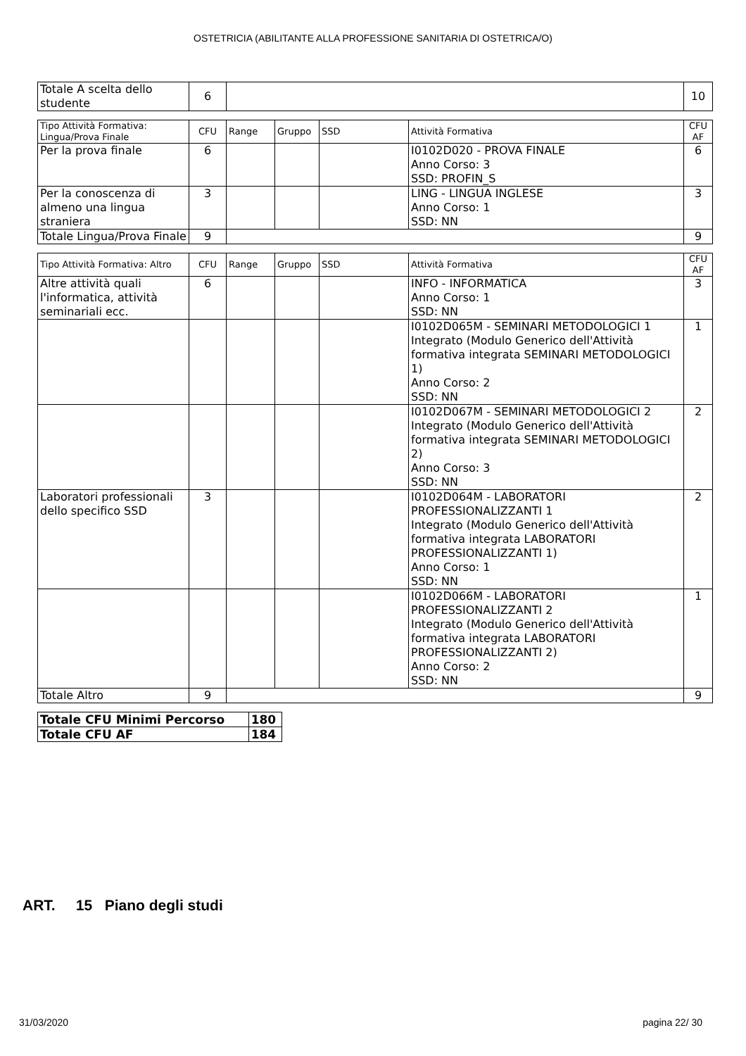OSTETRICIA (ABILITANTE ALLA PROFESSIONE SANITARIA DI OSTETRICA/O)
| Totale A scelta dello studente | 6 | | 10 |
| Tipo Attività Formativa: Lingua/Prova Finale | CFU | Range | Gruppo | SSD | Attività Formativa | CFU AF |
| --- | --- | --- | --- | --- | --- | --- |
| Per la prova finale | 6 | | | | I0102D020 - PROVA FINALE Anno Corso: 3 SSD: PROFIN_S | 6 |
| Per la conoscenza di almeno una lingua straniera | 3 | | | | LING - LINGUA INGLESE Anno Corso: 1 SSD: NN | 3 |
| Totale Lingua/Prova Finale | 9 | | | | | 9 |
| Tipo Attività Formativa: Altro | CFU | Range | Gruppo | SSD | Attività Formativa | CFU AF |
| --- | --- | --- | --- | --- | --- | --- |
| Altre attività quali l'informatica, attività seminariali ecc. | 6 | | | | INFO - INFORMATICA Anno Corso: 1 SSD: NN | 3 |
| | | | | | I0102D065M - SEMINARI METODOLOGICI 1 Integrato (Modulo Generico dell'Attività formativa integrata SEMINARI METODOLOGICI 1) Anno Corso: 2 SSD: NN | 1 |
| | | | | | I0102D067M - SEMINARI METODOLOGICI 2 Integrato (Modulo Generico dell'Attività formativa integrata SEMINARI METODOLOGICI 2) Anno Corso: 3 SSD: NN | 2 |
| Laboratori professionali dello specifico SSD | 3 | | | | I0102D064M - LABORATORI PROFESSIONALIZZANTI 1 Integrato (Modulo Generico dell'Attività formativa integrata LABORATORI PROFESSIONALIZZANTI 1) Anno Corso: 1 SSD: NN | 2 |
| | | | | | I0102D066M - LABORATORI PROFESSIONALIZZANTI 2 Integrato (Modulo Generico dell'Attività formativa integrata LABORATORI PROFESSIONALIZZANTI 2) Anno Corso: 2 SSD: NN | 1 |
| Totale Altro | 9 | | | | | 9 |
| Totale CFU Minimi Percorso | 180 |
| Totale CFU AF | 184 |
ART. 15 Piano degli studi
31/03/2020 pagina 22/ 30